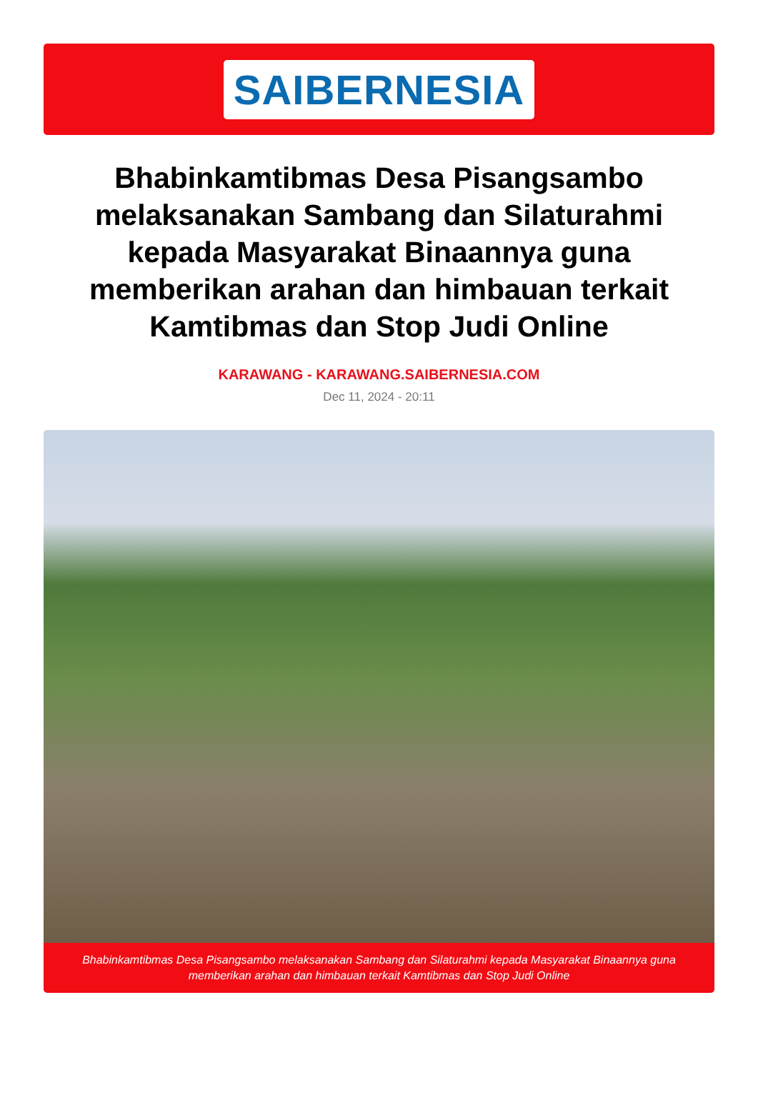SAIBERNESIA
Bhabinkamtibmas Desa Pisangsambo melaksanakan Sambang dan Silaturahmi kepada Masyarakat Binaannya guna memberikan arahan dan himbauan terkait Kamtibmas dan Stop Judi Online
KARAWANG - KARAWANG.SAIBERNESIA.COM
Dec 11, 2024 - 20:11
Bhabinkamtibmas Desa Pisangsambo melaksanakan Sambang dan Silaturahmi kepada Masyarakat Binaannya guna memberikan arahan dan himbauan terkait Kamtibmas dan Stop Judi Online